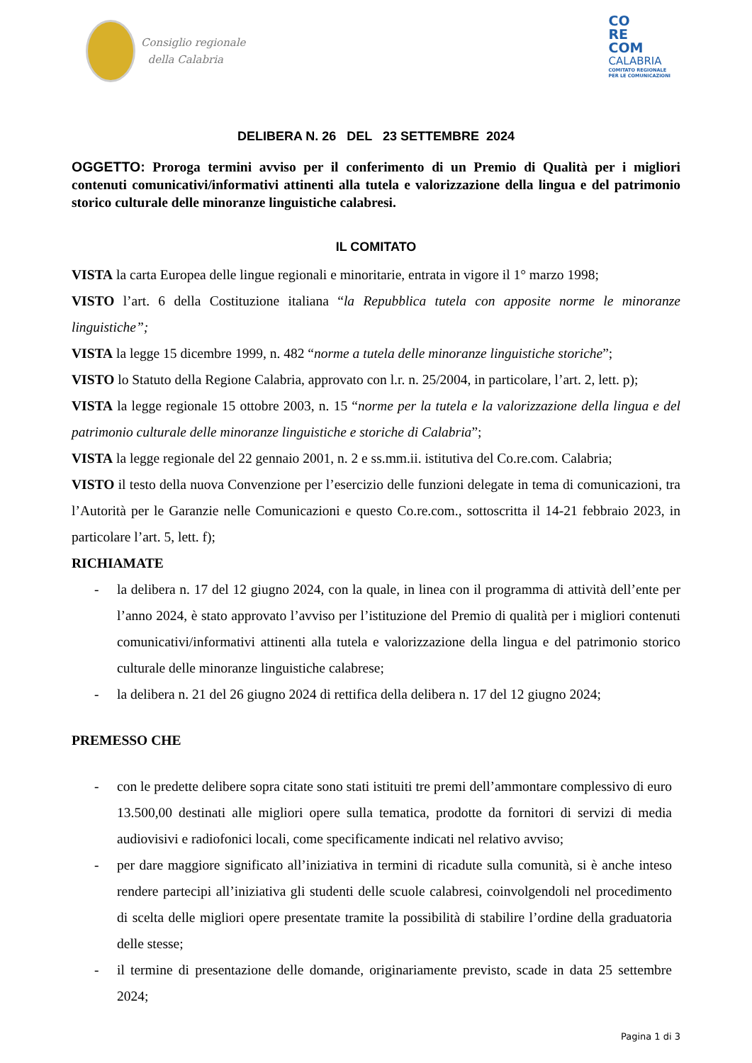Consiglio regionale
della Calabria
CO
RE
COM
CALABRIA
COMITATO REGIONALE
PER LE COMUNICAZIONI
DELIBERA N. 26 DEL 23 SETTEMBRE 2024
OGGETTO: Proroga termini avviso per il conferimento di un Premio di Qualità per i migliori contenuti comunicativi/informativi attinenti alla tutela e valorizzazione della lingua e del patrimonio storico culturale delle minoranze linguistiche calabresi.
IL COMITATO
VISTA la carta Europea delle lingue regionali e minoritarie, entrata in vigore il 1° marzo 1998;
VISTO l’art. 6 della Costituzione italiana “la Repubblica tutela con apposite norme le minoranze linguistiche”;
VISTA la legge 15 dicembre 1999, n. 482 “norme a tutela delle minoranze linguistiche storiche”;
VISTO lo Statuto della Regione Calabria, approvato con l.r. n. 25/2004, in particolare, l’art. 2, lett. p);
VISTA la legge regionale 15 ottobre 2003, n. 15 “norme per la tutela e la valorizzazione della lingua e del patrimonio culturale delle minoranze linguistiche e storiche di Calabria”;
VISTA la legge regionale del 22 gennaio 2001, n. 2 e ss.mm.ii. istitutiva del Co.re.com. Calabria;
VISTO il testo della nuova Convenzione per l’esercizio delle funzioni delegate in tema di comunicazioni, tra l’Autorità per le Garanzie nelle Comunicazioni e questo Co.re.com., sottoscritta il 14-21 febbraio 2023, in particolare l’art. 5, lett. f);
RICHIAMATE
- la delibera n. 17 del 12 giugno 2024, con la quale, in linea con il programma di attività dell’ente per l’anno 2024, è stato approvato l’avviso per l’istituzione del Premio di qualità per i migliori contenuti comunicativi/informativi attinenti alla tutela e valorizzazione della lingua e del patrimonio storico culturale delle minoranze linguistiche calabrese;
- la delibera n. 21 del 26 giugno 2024 di rettifica della delibera n. 17 del 12 giugno 2024;
PREMESSO CHE
- con le predette delibere sopra citate sono stati istituiti tre premi dell’ammontare complessivo di euro 13.500,00 destinati alle migliori opere sulla tematica, prodotte da fornitori di servizi di media audiovisivi e radiofonici locali, come specificamente indicati nel relativo avviso;
- per dare maggiore significato all’iniziativa in termini di ricadute sulla comunità, si è anche inteso rendere partecipi all’iniziativa gli studenti delle scuole calabresi, coinvolgendoli nel procedimento di scelta delle migliori opere presentate tramite la possibilità di stabilire l’ordine della graduatoria delle stesse;
- il termine di presentazione delle domande, originariamente previsto, scade in data 25 settembre 2024;
Pagina 1 di 3